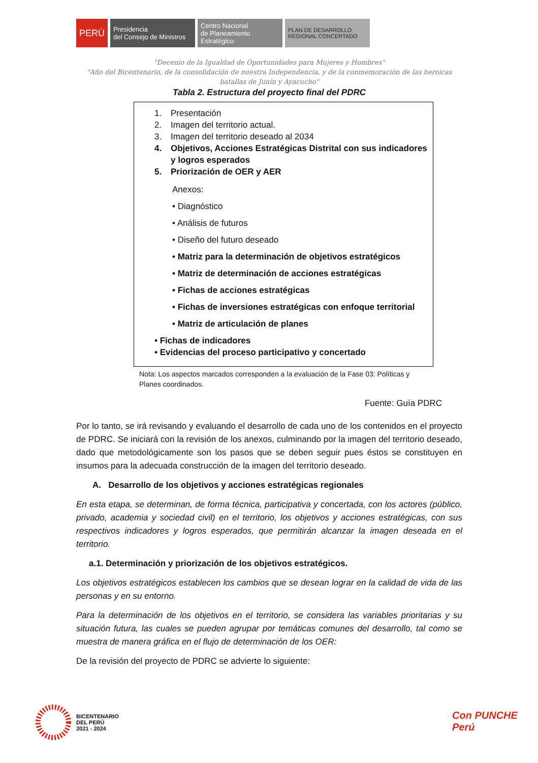PERÚ
Presidencia
del Consejo de Ministros
Centro Nacional
de Planeamiento Estratégico
PLAN DE DESARROLLO
REGIONAL CONCERTADO
"Decenio de la Igualdad de Oportunidades para Mujeres y Hombres"
"Año del Bicentenario, de la consolidación de nuestra Independencia, y de la conmemoración de las heroicas batallas de Junín y Ayacucho"
Tabla 2. Estructura del proyecto final del PDRC
1. Presentación
2. Imagen del territorio actual.
3. Imagen del territorio deseado al 2034
4. Objetivos, Acciones Estratégicas Distrital con sus indicadores y logros esperados
5. Priorización de OER y AER
Anexos:
• Diagnóstico
• Análisis de futuros
• Diseño del futuro deseado
• Matriz para la determinación de objetivos estratégicos
• Matriz de determinación de acciones estratégicas
• Fichas de acciones estratégicas
• Fichas de inversiones estratégicas con enfoque territorial
• Matriz de articulación de planes
• Fichas de indicadores
• Evidencias del proceso participativo y concertado
Nota: Los aspectos marcados corresponden a la evaluación de la Fase 03: Políticas y Planes coordinados.
Fuente: Guía PDRC
Por lo tanto, se irá revisando y evaluando el desarrollo de cada uno de los contenidos en el proyecto de PDRC. Se iniciará con la revisión de los anexos, culminando por la imagen del territorio deseado, dado que metodológicamente son los pasos que se deben seguir pues éstos se constituyen en insumos para la adecuada construcción de la imagen del territorio deseado.
A. Desarrollo de los objetivos y acciones estratégicas regionales
En esta etapa, se determinan, de forma técnica, participativa y concertada, con los actores (público, privado, academia y sociedad civil) en el territorio, los objetivos y acciones estratégicas, con sus respectivos indicadores y logros esperados, que permitirán alcanzar la imagen deseada en el territorio.
a.1. Determinación y priorización de los objetivos estratégicos.
Los objetivos estratégicos establecen los cambios que se desean lograr en la calidad de vida de las personas y en su entorno.
Para la determinación de los objetivos en el territorio, se considera las variables prioritarias y su situación futura, las cuales se pueden agrupar por temáticas comunes del desarrollo, tal como se muestra de manera gráfica en el flujo de determinación de los OER:
De la revisión del proyecto de PDRC se advierte lo siguiente:
BICENTENARIO
DEL PERÚ
2021 - 2024
Con PUNCHE Perú